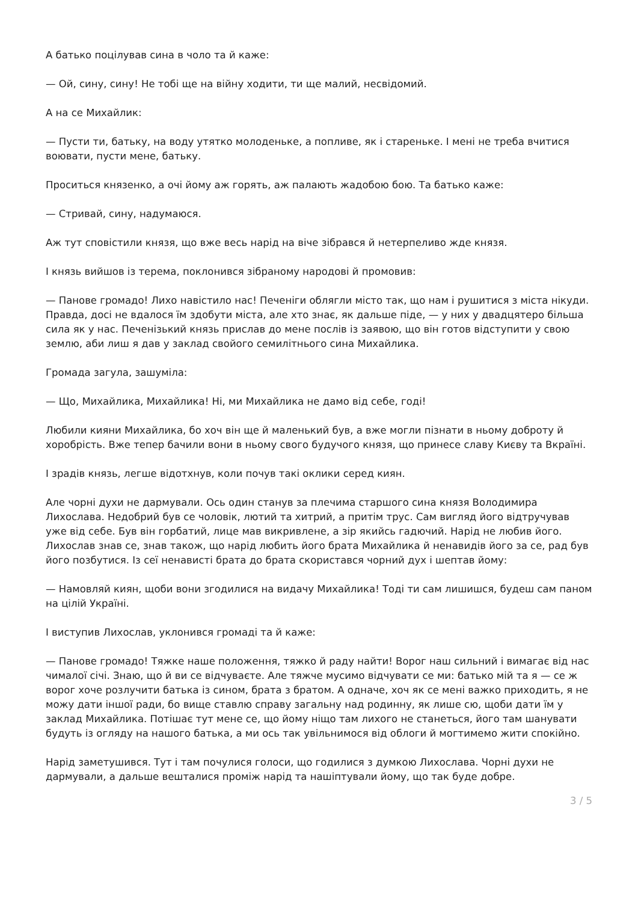А батько поцілував сина в чоло та й каже:
— Ой, сину, сину! Не тобі ще на війну ходити, ти ще малий, несвідомий.
А на се Михайлик:
— Пусти ти, батьку, на воду утятко молоденьке, а попливе, як і старенькe. І мені не треба вчитися воювати, пусти мене, батьку.
Проситься князенко, а очі йому аж горять, аж палають жадобою бою. Та батько каже:
— Стривай, сину, надумаюся.
Аж тут сповістили князя, що вже весь нарід на віче зібрався й нетерпеливо жде князя.
І князь вийшов із терема, поклонився зібраному народові й промовив:
— Панове громадо! Лихо навістило нас! Печеніги облягли місто так, що нам і рушитися з міста нікуди. Правда, досі не вдалося їм здобути міста, але хто знає, як дальше піде, — у них у двадцятеро більша сила як у нас. Печенізький князь прислав до мене послів із заявою, що він готов відступити у свою землю, аби лиш я дав у заклад свойого семилітнього сина Михайлика.
Громада загула, зашуміла:
— Що, Михайлика, Михайлика! Ні, ми Михайлика не дамо від себе, годі!
Любили кияни Михайлика, бо хоч він ще й маленький був, а вже могли пізнати в ньому доброту й хоробрість. Вже тепер бачили вони в ньому свого будучого князя, що принесе славу Києву та Вкраїні.
І зрадів князь, легше відотхнув, коли почув такі оклики серед киян.
Але чорні духи не дармували. Ось один станув за плечима старшого сина князя Володимира Лихослава. Недобрий був се чоловік, лютий та хитрий, а притім трус. Сам вигляд його відтручував уже від себе. Був він горбатий, лице мав викривлене, а зір якийсь гадючий. Нарід не любив його. Лихослав знав се, знав також, що нарід любить його брата Михайлика й ненавидів його за се, рад був його позбутися. Із сеї ненависті брата до брата скористався чорний дух і шептав йому:
— Намовляй киян, щоби вони згодилися на видачу Михайлика! Тоді ти сам лишишся, будеш сам паном на цілій Україні.
І виступив Лихослав, уклонився громаді та й каже:
— Панове громадо! Тяжке наше положення, тяжко й раду найти! Ворог наш сильний і вимагає від нас чималої січі. Знаю, що й ви се відчуваєте. Але тяжче мусимо відчувати се ми: батько мій та я — се ж ворог хоче розлучити батька із сином, брата з братом. А одначе, хоч як се мені важко приходить, я не можу дати іншої ради, бо вище ставлю справу загальну над родинну, як лише сю, щоби дати їм у заклад Михайлика. Потішає тут мене се, що йому ніщо там лихого не станеться, його там шанувати будуть із огляду на нашого батька, а ми ось так увільнимося від облоги й могтимемо жити спокійно.
Нарід заметушився. Тут і там почулися голоси, що годилися з думкою Лихослава. Чорні духи не дармували, а дальше вешталися проміж нарід та нашіптували йому, що так буде добре.
3 / 5